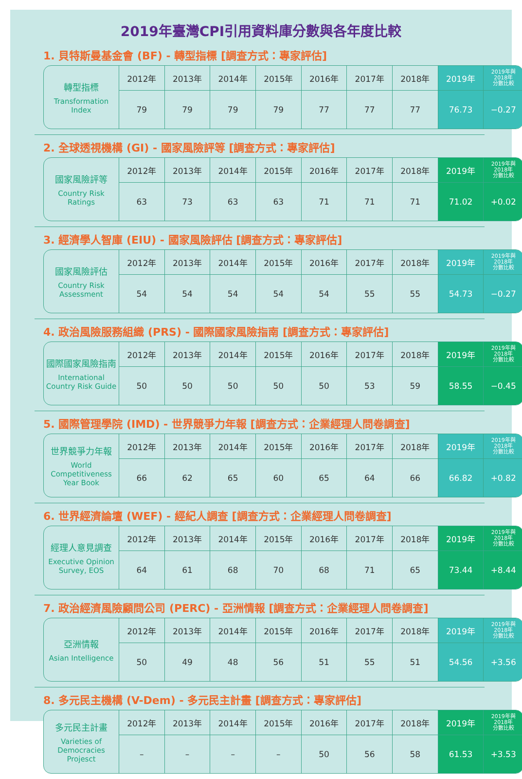2019年臺灣CPI引用資料庫分數與各年度比較
1. 貝特斯曼基金會 (BF) - 轉型指標 [調查方式：專家評估]
| 轉型指標 Transformation Index | 2012年 | 2013年 | 2014年 | 2015年 | 2016年 | 2017年 | 2018年 | 2019年 | 2019年與 2018年 分數比較 |
| | 79 | 79 | 79 | 79 | 77 | 77 | 77 | 76.73 | −0.27 |
2. 全球透視機構 (GI) - 國家風險評等 [調查方式：專家評估]
| 國家風險評等 Country Risk Ratings | 2012年 | 2013年 | 2014年 | 2015年 | 2016年 | 2017年 | 2018年 | 2019年 | 2019年與 2018年 分數比較 |
| | 63 | 73 | 63 | 63 | 71 | 71 | 71 | 71.02 | +0.02 |
3. 經濟學人智庫 (EIU) - 國家風險評估 [調查方式：專家評估]
| 國家風險評估 Country Risk Assessment | 2012年 | 2013年 | 2014年 | 2015年 | 2016年 | 2017年 | 2018年 | 2019年 | 2019年與 2018年 分數比較 |
| | 54 | 54 | 54 | 54 | 54 | 55 | 55 | 54.73 | −0.27 |
4. 政治風險服務組織 (PRS) - 國際國家風險指南 [調查方式：專家評估]
| 國際國家風險指南 International Country Risk Guide | 2012年 | 2013年 | 2014年 | 2015年 | 2016年 | 2017年 | 2018年 | 2019年 | 2019年與 2018年 分數比較 |
| | 50 | 50 | 50 | 50 | 50 | 53 | 59 | 58.55 | −0.45 |
5. 國際管理學院 (IMD) - 世界競爭力年報 [調查方式：企業經理人問卷調查]
| 世界競爭力年報 World Competitiveness Year Book | 2012年 | 2013年 | 2014年 | 2015年 | 2016年 | 2017年 | 2018年 | 2019年 | 2019年與 2018年 分數比較 |
| | 66 | 62 | 65 | 60 | 65 | 64 | 66 | 66.82 | +0.82 |
6. 世界經濟論壇 (WEF) - 經紀人調查 [調查方式：企業經理人問卷調查]
| 經理人意見調查 Executive Opinion Survey, EOS | 2012年 | 2013年 | 2014年 | 2015年 | 2016年 | 2017年 | 2018年 | 2019年 | 2019年與 2018年 分數比較 |
| | 64 | 61 | 68 | 70 | 68 | 71 | 65 | 73.44 | +8.44 |
7. 政治經濟風險顧問公司 (PERC) - 亞洲情報 [調查方式：企業經理人問卷調查]
| 亞洲情報 Asian Intelligence | 2012年 | 2013年 | 2014年 | 2015年 | 2016年 | 2017年 | 2018年 | 2019年 | 2019年與 2018年 分數比較 |
| | 50 | 49 | 48 | 56 | 51 | 55 | 51 | 54.56 | +3.56 |
8. 多元民主機構 (V-Dem) - 多元民主計畫 [調查方式：專家評估]
| 多元民主計畫 Varieties of Democracies Projesct | 2012年 | 2013年 | 2014年 | 2015年 | 2016年 | 2017年 | 2018年 | 2019年 | 2019年與 2018年 分數比較 |
| | – | – | – | – | 50 | 56 | 58 | 61.53 | +3.53 |